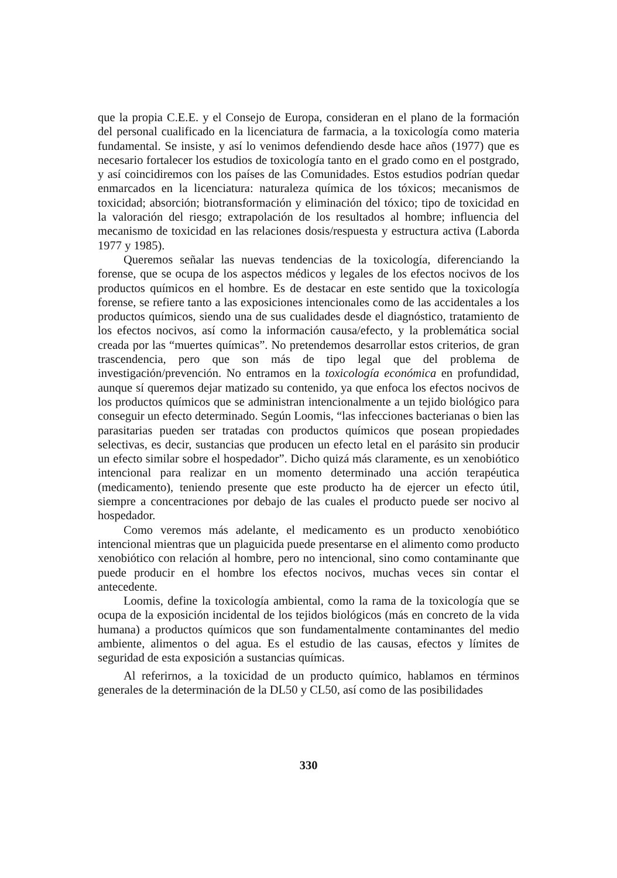que la propia C.E.E. y el Consejo de Europa, consideran en el plano de la formación del personal cualificado en la licenciatura de farmacia, a la toxicología como materia fundamental. Se insiste, y así lo venimos defendiendo desde hace años (1977) que es necesario fortalecer los estudios de toxicología tanto en el grado como en el postgrado, y así coincidiremos con los países de las Comunidades. Estos estudios podrían quedar enmarcados en la licenciatura: naturaleza química de los tóxicos; mecanismos de toxicidad; absorción; biotransformación y eliminación del tóxico; tipo de toxicidad en la valoración del riesgo; extrapolación de los resultados al hombre; influencia del mecanismo de toxicidad en las relaciones dosis/respuesta y estructura activa (Laborda 1977 y 1985).
Queremos señalar las nuevas tendencias de la toxicología, diferenciando la forense, que se ocupa de los aspectos médicos y legales de los efectos nocivos de los productos químicos en el hombre. Es de destacar en este sentido que la toxicología forense, se refiere tanto a las exposiciones intencionales como de las accidentales a los productos químicos, siendo una de sus cualidades desde el diagnóstico, tratamiento de los efectos nocivos, así como la información causa/efecto, y la problemática social creada por las “muertes químicas”. No pretendemos desarrollar estos criterios, de gran trascendencia, pero que son más de tipo legal que del problema de investigación/prevención. No entramos en la toxicología económica en profundidad, aunque sí queremos dejar matizado su contenido, ya que enfoca los efectos nocivos de los productos químicos que se administran intencionalmente a un tejido biológico para conseguir un efecto determinado. Según Loomis, “las infecciones bacterianas o bien las parasitarias pueden ser tratadas con productos químicos que posean propiedades selectivas, es decir, sustancias que producen un efecto letal en el parásito sin producir un efecto similar sobre el hospedador”. Dicho quizá más claramente, es un xenobiótico intencional para realizar en un momento determinado una acción terapéutica (medicamento), teniendo presente que este producto ha de ejercer un efecto útil, siempre a concentraciones por debajo de las cuales el producto puede ser nocivo al hospedador.
Como veremos más adelante, el medicamento es un producto xenobiótico intencional mientras que un plaguicida puede presentarse en el alimento como producto xenobiótico con relación al hombre, pero no intencional, sino como contaminante que puede producir en el hombre los efectos nocivos, muchas veces sin contar el antecedente.
Loomis, define la toxicología ambiental, como la rama de la toxicología que se ocupa de la exposición incidental de los tejidos biológicos (más en concreto de la vida humana) a productos químicos que son fundamentalmente contaminantes del medio ambiente, alimentos o del agua. Es el estudio de las causas, efectos y límites de seguridad de esta exposición a sustancias químicas.
Al referirnos, a la toxicidad de un producto químico, hablamos en términos generales de la determinación de la DL50 y CL50, así como de las posibilidades
330